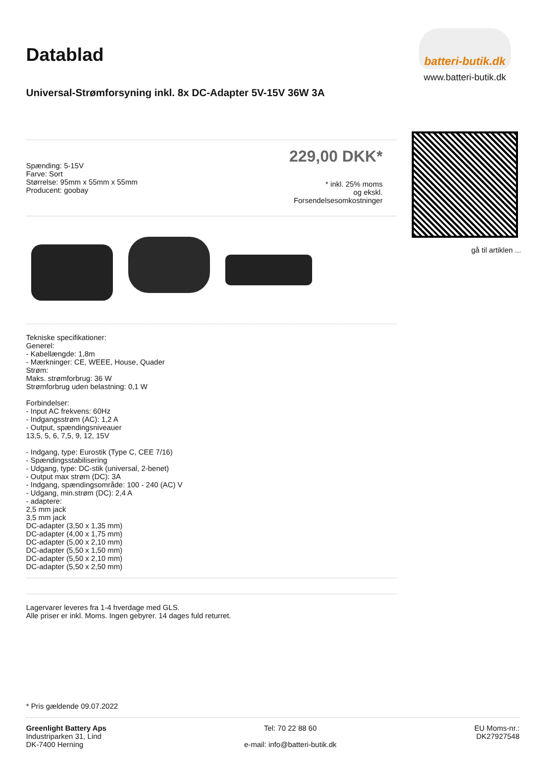Datablad
Universal-Strømforsyning inkl. 8x DC-Adapter 5V-15V 36W 3A
Spænding: 5-15V
Farve: Sort
Størrelse: 95mm x 55mm x 55mm
Producent: goobay
229,00 DKK*
* inkl. 25% moms
og ekskl.
Forsendelsesomkostninger
Tekniske specifikationer:
Generel:
- Kabellængde: 1,8m
- Mærkninger: CE, WEEE, House, Quader
Strøm:
Maks. strømforbrug: 36 W
Strømforbrug uden belastning: 0,1 W
Forbindelser:
- Input AC frekvens: 60Hz
- Indgangsstrøm (AC): 1,2 A
- Output, spændingsniveauer
13,5, 5, 6, 7,5, 9, 12, 15V
- Indgang, type: Eurostik (Type C, CEE 7/16)
- Spændingsstabilisering
- Udgang, type: DC-stik (universal, 2-benet)
- Output max strøm (DC): 3A
- Indgang, spændingsområde: 100 - 240 (AC) V
- Udgang, min.strøm (DC): 2,4 A
- adaptere:
2,5 mm jack
3,5 mm jack
DC-adapter (3,50 x 1,35 mm)
DC-adapter (4,00 x 1,75 mm)
DC-adapter (5,00 x 2,10 mm)
DC-adapter (5,50 x 1,50 mm)
DC-adapter (5,50 x 2,10 mm)
DC-adapter (5,50 x 2,50 mm)
Lagervarer leveres fra 1-4 hverdage med GLS.
Alle priser er inkl. Moms. Ingen gebyrer. 14 dages fuld returret.
batteri-butik.dk
www.batteri-butik.dk
gå til artiklen ...
* Pris gældende 09.07.2022
Greenlight Battery Aps
Industriparken 31, Lind
DK-7400 Herning
Tel: 70 22 88 60
e-mail: info@batteri-butik.dk
EU Moms-nr.:
DK27927548